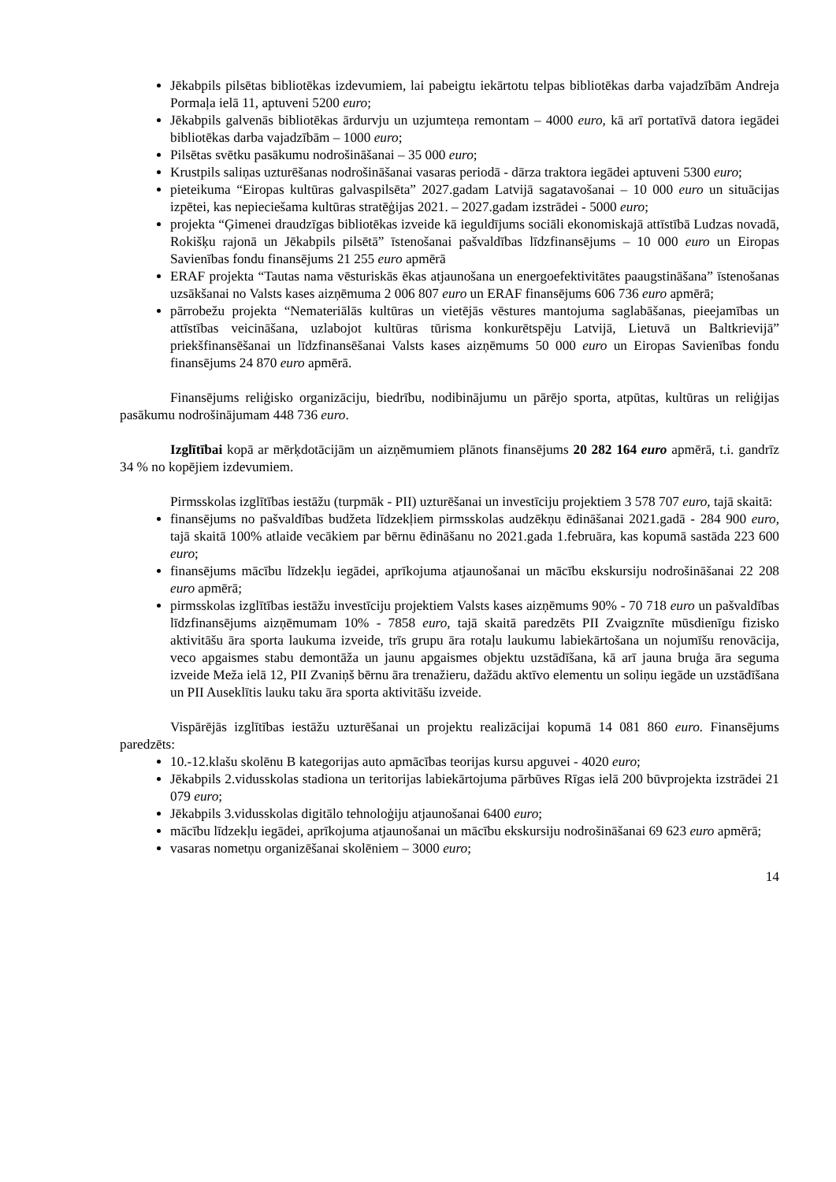Jēkabpils pilsētas bibliotēkas izdevumiem, lai pabeigtu iekārtotu telpas bibliotēkas darba vajadzībām Andreja Pormaļa ielā 11, aptuveni 5200 euro;
Jēkabpils galvenās bibliotēkas ārdurvju un uzjumteņa remontam – 4000 euro, kā arī portatīvā datora iegādei bibliotēkas darba vajadzībām – 1000 euro;
Pilsētas svētku pasākumu nodrošināšanai – 35 000 euro;
Krustpils saliņas uzturēšanas nodrošināšanai vasaras periodā - dārza traktora iegādei aptuveni 5300 euro;
pieteikuma “Eiropas kultūras galvaspilsēta” 2027.gadam Latvijā sagatavošanai – 10 000 euro un situācijas izpētei, kas nepieciešama kultūras stratēģijas 2021. – 2027.gadam izstrādei - 5000 euro;
projekta “Ģimenei draudzīgas bibliotēkas izveide kā ieguldījums sociāli ekonomiskajā attīstībā Ludzas novadā, Rokišķu rajonā un Jēkabpils pilsētā” īstenošanai pašvaldības līdzfinansējums – 10 000 euro un Eiropas Savienības fondu finansējums 21 255 euro apmērā
ERAF projekta “Tautas nama vēsturiskās ēkas atjaunošana un energoefektivitātes paaugstināšana” īstenošanas uzsākšanai no Valsts kases aizņēmuma 2 006 807 euro un ERAF finansējums 606 736 euro apmērā;
pārrobežu projekta “Nemateriālās kultūras un vietējās vēstures mantojuma saglabāšanas, pieejamības un attīstības veicināšana, uzlabojot kultūras tūrisma konkurētspēju Latvijā, Lietuvā un Baltkrievijā” priekšfinansēšanai un līdzfinansēšanai Valsts kases aizņēmums 50 000 euro un Eiropas Savienības fondu finansējums 24 870 euro apmērā.
Finansējums reliģisko organizāciju, biedrību, nodibinājumu un pārējo sporta, atpūtas, kultūras un reliģijas pasākumu nodrošinājumam 448 736 euro.
Izglītībai kopā ar mērķdotācijām un aizņēmumiem plānots finansējums 20 282 164 euro apmērā, t.i. gandrīz 34 % no kopējiem izdevumiem.
Pirmsskolas izglītības iestāžu (turpmāk - PII) uzturēšanai un investīciju projektiem 3 578 707 euro, tajā skaitā:
finansējums no pašvaldības budžeta līdzekļiem pirmsskolas audzēkņu ēdināšanai 2021.gadā - 284 900 euro, tajā skaitā 100% atlaide vecākiem par bērnu ēdināšanu no 2021.gada 1.februāra, kas kopumā sastāda 223 600 euro;
finansējums mācību līdzekļu iegādei, aprīkojuma atjaunošanai un mācību ekskursiju nodrošināšanai 22 208 euro apmērā;
pirmsskolas izglītības iestāžu investīciju projektiem Valsts kases aizņēmums 90% - 70 718 euro un pašvaldības līdzfinansējums aizņēmumam 10% - 7858 euro, tajā skaitā paredzēts PII Zvaigznīte mūsdienīgu fizisko aktivitāšu āra sporta laukuma izveide, trīs grupu āra rotaļu laukumu labiekārtošana un nojumīšu renovācija, veco apgaismes stabu demontāža un jaunu apgaismes objektu uzstādīšana, kā arī jauna bruģa āra seguma izveide Meža ielā 12, PII Zvaniņš bērnu āra trenažieru, dažādu aktīvo elementu un soliņu iegāde un uzstādīšana un PII Auseklītis lauku taku āra sporta aktivitāšu izveide.
Vispārējās izglītības iestāžu uzturēšanai un projektu realizācijai kopumā 14 081 860 euro. Finansējums paredzēts:
10.-12.klašu skolēnu B kategorijas auto apmācības teorijas kursu apguvei - 4020 euro;
Jēkabpils 2.vidusskolas stadiona un teritorijas labiekārtojuma pārbūves Rīgas ielā 200 būvprojekta izstrādei 21 079 euro;
Jēkabpils 3.vidusskolas digitālo tehnoloģiju atjaunošanai 6400 euro;
mācību līdzekļu iegādei, aprīkojuma atjaunošanai un mācību ekskursiju nodrošināšanai 69 623 euro apmērā;
vasaras nometņu organizēšanai skolēniem – 3000 euro;
14